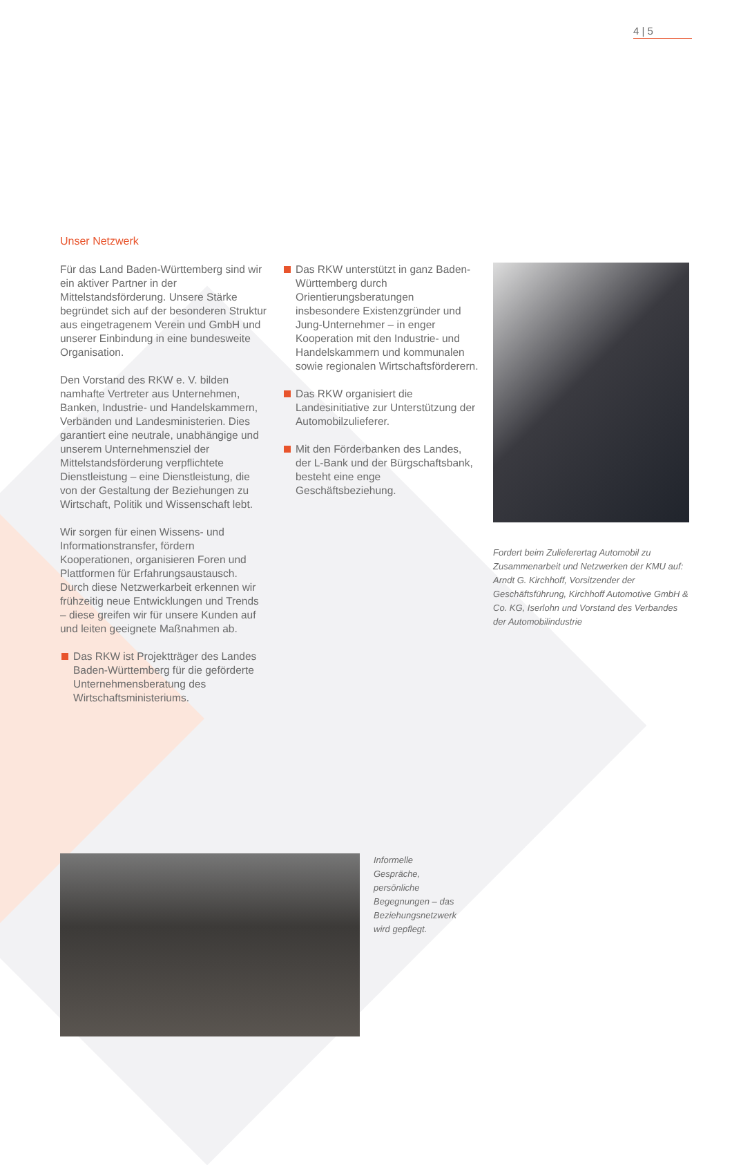4 | 5
Unser Netzwerk
Für das Land Baden-Württemberg sind wir ein aktiver Partner in der Mittelstandsförderung. Unsere Stärke begründet sich auf der besonderen Struktur aus eingetragenem Verein und GmbH und unserer Einbindung in eine bundesweite Organisation.
Den Vorstand des RKW e. V. bilden namhafte Vertreter aus Unternehmen, Banken, Industrie- und Handelskammern, Verbänden und Landesministerien. Dies garantiert eine neutrale, unabhängige und unserem Unternehmensziel der Mittelstandsförderung verpflichtete Dienstleistung – eine Dienstleistung, die von der Gestaltung der Beziehungen zu Wirtschaft, Politik und Wissenschaft lebt.
Wir sorgen für einen Wissens- und Informationstransfer, fördern Kooperationen, organisieren Foren und Plattformen für Erfahrungsaustausch. Durch diese Netzwerkarbeit erkennen wir frühzeitig neue Entwicklungen und Trends – diese greifen wir für unsere Kunden auf und leiten geeignete Maßnahmen ab.
Das RKW ist Projektträger des Landes Baden-Württemberg für die geförderte Unternehmensberatung des Wirtschaftsministeriums.
Das RKW unterstützt in ganz Baden-Württemberg durch Orientierungsberatungen insbesondere Existenzgründer und Jung-Unternehmer – in enger Kooperation mit den Industrie- und Handelskammern und kommunalen sowie regionalen Wirtschaftsförderern.
Das RKW organisiert die Landesinitiative zur Unterstützung der Automobilzulieferer.
Mit den Förderbanken des Landes, der L-Bank und der Bürgschaftsbank, besteht eine enge Geschäftsbeziehung.
Fordert beim Zulieferertag Automobil zu Zusammenarbeit und Netzwerken der KMU auf: Arndt G. Kirchhoff, Vorsitzender der Geschäftsführung, Kirchhoff Automotive GmbH & Co. KG, Iserlohn und Vorstand des Verbandes der Automobilindustrie
Informelle Gespräche, persönliche Begegnungen – das Beziehungsnetzwerk wird gepflegt.